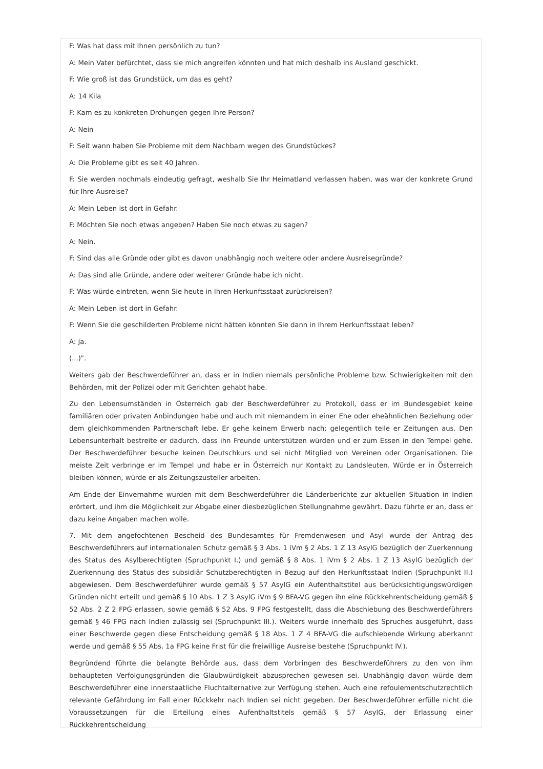F: Was hat dass mit Ihnen persönlich zu tun?
A: Mein Vater befürchtet, dass sie mich angreifen könnten und hat mich deshalb ins Ausland geschickt.
F: Wie groß ist das Grundstück, um das es geht?
A: 14 Kila
F: Kam es zu konkreten Drohungen gegen Ihre Person?
A: Nein
F: Seit wann haben Sie Probleme mit dem Nachbarn wegen des Grundstückes?
A: Die Probleme gibt es seit 40 Jahren.
F: Sie werden nochmals eindeutig gefragt, weshalb Sie Ihr Heimatland verlassen haben, was war der konkrete Grund für Ihre Ausreise?
A: Mein Leben ist dort in Gefahr.
F: Möchten Sie noch etwas angeben? Haben Sie noch etwas zu sagen?
A: Nein.
F: Sind das alle Gründe oder gibt es davon unabhängig noch weitere oder andere Ausreisegründe?
A: Das sind alle Gründe, andere oder weiterer Gründe habe ich nicht.
F: Was würde eintreten, wenn Sie heute in Ihren Herkunftsstaat zurückreisen?
A: Mein Leben ist dort in Gefahr.
F: Wenn Sie die geschilderten Probleme nicht hätten könnten Sie dann in Ihrem Herkunftsstaat leben?
A: Ja.
(...)".
Weiters gab der Beschwerdeführer an, dass er in Indien niemals persönliche Probleme bzw. Schwierigkeiten mit den Behörden, mit der Polizei oder mit Gerichten gehabt habe.
Zu den Lebensumständen in Österreich gab der Beschwerdeführer zu Protokoll, dass er im Bundesgebiet keine familiären oder privaten Anbindungen habe und auch mit niemandem in einer Ehe oder eheähnlichen Beziehung oder dem gleichkommenden Partnerschaft lebe. Er gehe keinem Erwerb nach; gelegentlich teile er Zeitungen aus. Den Lebensunterhalt bestreite er dadurch, dass ihn Freunde unterstützen würden und er zum Essen in den Tempel gehe. Der Beschwerdeführer besuche keinen Deutschkurs und sei nicht Mitglied von Vereinen oder Organisationen. Die meiste Zeit verbringe er im Tempel und habe er in Österreich nur Kontakt zu Landsleuten. Würde er in Österreich bleiben können, würde er als Zeitungszusteller arbeiten.
Am Ende der Einvernahme wurden mit dem Beschwerdeführer die Länderberichte zur aktuellen Situation in Indien erörtert, und ihm die Möglichkeit zur Abgabe einer diesbezüglichen Stellungnahme gewährt. Dazu führte er an, dass er dazu keine Angaben machen wolle.
7. Mit dem angefochtenen Bescheid des Bundesamtes für Fremdenwesen und Asyl wurde der Antrag des Beschwerdeführers auf internationalen Schutz gemäß § 3 Abs. 1 iVm § 2 Abs. 1 Z 13 AsylG bezüglich der Zuerkennung des Status des Asylberechtigten (Spruchpunkt I.) und gemäß § 8 Abs. 1 iVm § 2 Abs. 1 Z 13 AsylG bezüglich der Zuerkennung des Status des subsidiär Schutzberechtigten in Bezug auf den Herkunftsstaat Indien (Spruchpunkt II.) abgewiesen. Dem Beschwerdeführer wurde gemäß § 57 AsylG ein Aufenthaltstitel aus berücksichtigungswürdigen Gründen nicht erteilt und gemäß § 10 Abs. 1 Z 3 AsylG iVm § 9 BFA-VG gegen ihn eine Rückkehrentscheidung gemäß § 52 Abs. 2 Z 2 FPG erlassen, sowie gemäß § 52 Abs. 9 FPG festgestellt, dass die Abschiebung des Beschwerdeführers gemäß § 46 FPG nach Indien zulässig sei (Spruchpunkt III.). Weiters wurde innerhalb des Spruches ausgeführt, dass einer Beschwerde gegen diese Entscheidung gemäß § 18 Abs. 1 Z 4 BFA-VG die aufschiebende Wirkung aberkannt werde und gemäß § 55 Abs. 1a FPG keine Frist für die freiwillige Ausreise bestehe (Spruchpunkt IV.).
Begründend führte die belangte Behörde aus, dass dem Vorbringen des Beschwerdeführers zu den von ihm behaupteten Verfolgungsgründen die Glaubwürdigkeit abzusprechen gewesen sei. Unabhängig davon würde dem Beschwerdeführer eine innerstaatliche Fluchtalternative zur Verfügung stehen. Auch eine refoulementschutzrechtlich relevante Gefährdung im Fall einer Rückkehr nach Indien sei nicht gegeben. Der Beschwerdeführer erfülle nicht die Voraussetzungen für die Erteilung eines Aufenthaltstitels gemäß § 57 AsylG, der Erlassung einer Rückkehrentscheidung